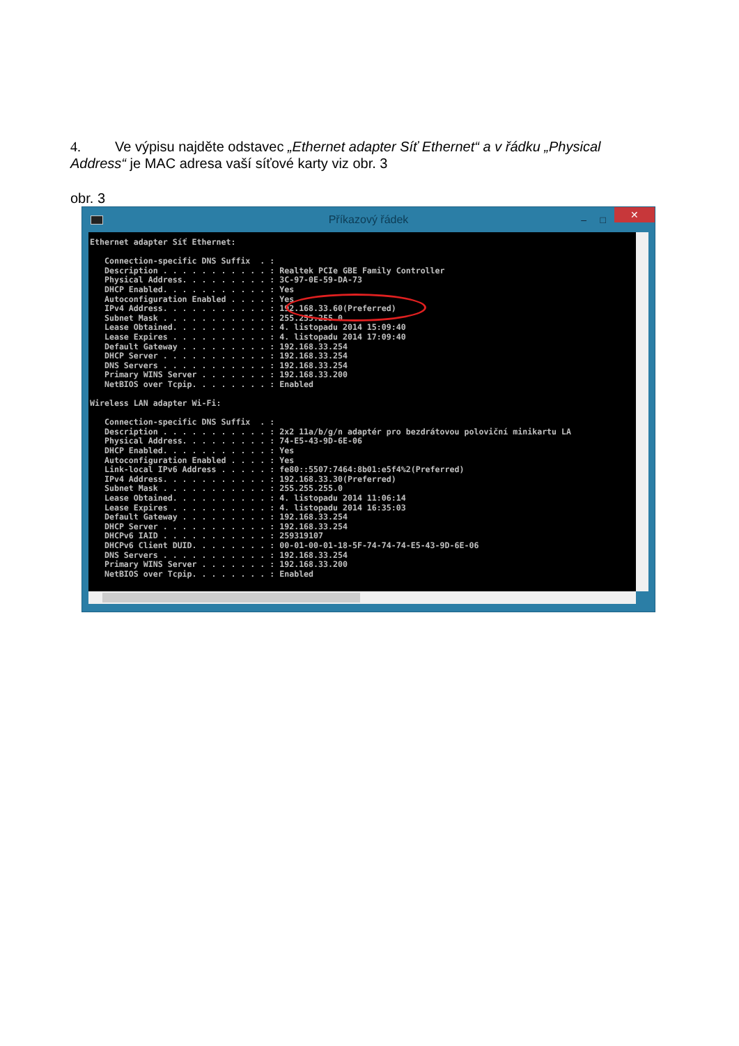4. Ve výpisu najděte odstavec „Ethernet adapter Síť Ethernet“ a v řádku „Physical Address“ je MAC adresa vaší síťové karty viz obr. 3
obr. 3
Příkazový řádek – □ ✕
Ethernet adapter Síť Ethernet:

   Connection-specific DNS Suffix  . :
   Description . . . . . . . . . . . : Realtek PCIe GBE Family Controller
   Physical Address. . . . . . . . . : 3C-97-0E-59-DA-73
   DHCP Enabled. . . . . . . . . . . : Yes
   Autoconfiguration Enabled . . . . : Yes
   IPv4 Address. . . . . . . . . . . : 192.168.33.60(Preferred)
   Subnet Mask . . . . . . . . . . . : 255.255.255.0
   Lease Obtained. . . . . . . . . . : 4. listopadu 2014 15:09:40
   Lease Expires . . . . . . . . . . : 4. listopadu 2014 17:09:40
   Default Gateway . . . . . . . . . : 192.168.33.254
   DHCP Server . . . . . . . . . . . : 192.168.33.254
   DNS Servers . . . . . . . . . . . : 192.168.33.254
   Primary WINS Server . . . . . . . : 192.168.33.200
   NetBIOS over Tcpip. . . . . . . . : Enabled

Wireless LAN adapter Wi-Fi:

   Connection-specific DNS Suffix  . :
   Description . . . . . . . . . . . : 2x2 11a/b/g/n adaptér pro bezdrátovou poloviční minikartu LA
   Physical Address. . . . . . . . . : 74-E5-43-9D-6E-06
   DHCP Enabled. . . . . . . . . . . : Yes
   Autoconfiguration Enabled . . . . : Yes
   Link-local IPv6 Address . . . . . : fe80::5507:7464:8b01:e5f4%2(Preferred)
   IPv4 Address. . . . . . . . . . . : 192.168.33.30(Preferred)
   Subnet Mask . . . . . . . . . . . : 255.255.255.0
   Lease Obtained. . . . . . . . . . : 4. listopadu 2014 11:06:14
   Lease Expires . . . . . . . . . . : 4. listopadu 2014 16:35:03
   Default Gateway . . . . . . . . . : 192.168.33.254
   DHCP Server . . . . . . . . . . . : 192.168.33.254
   DHCPv6 IAID . . . . . . . . . . . : 259319107
   DHCPv6 Client DUID. . . . . . . . : 00-01-00-01-18-5F-74-74-74-E5-43-9D-6E-06
   DNS Servers . . . . . . . . . . . : 192.168.33.254
   Primary WINS Server . . . . . . . : 192.168.33.200
   NetBIOS over Tcpip. . . . . . . . : Enabled